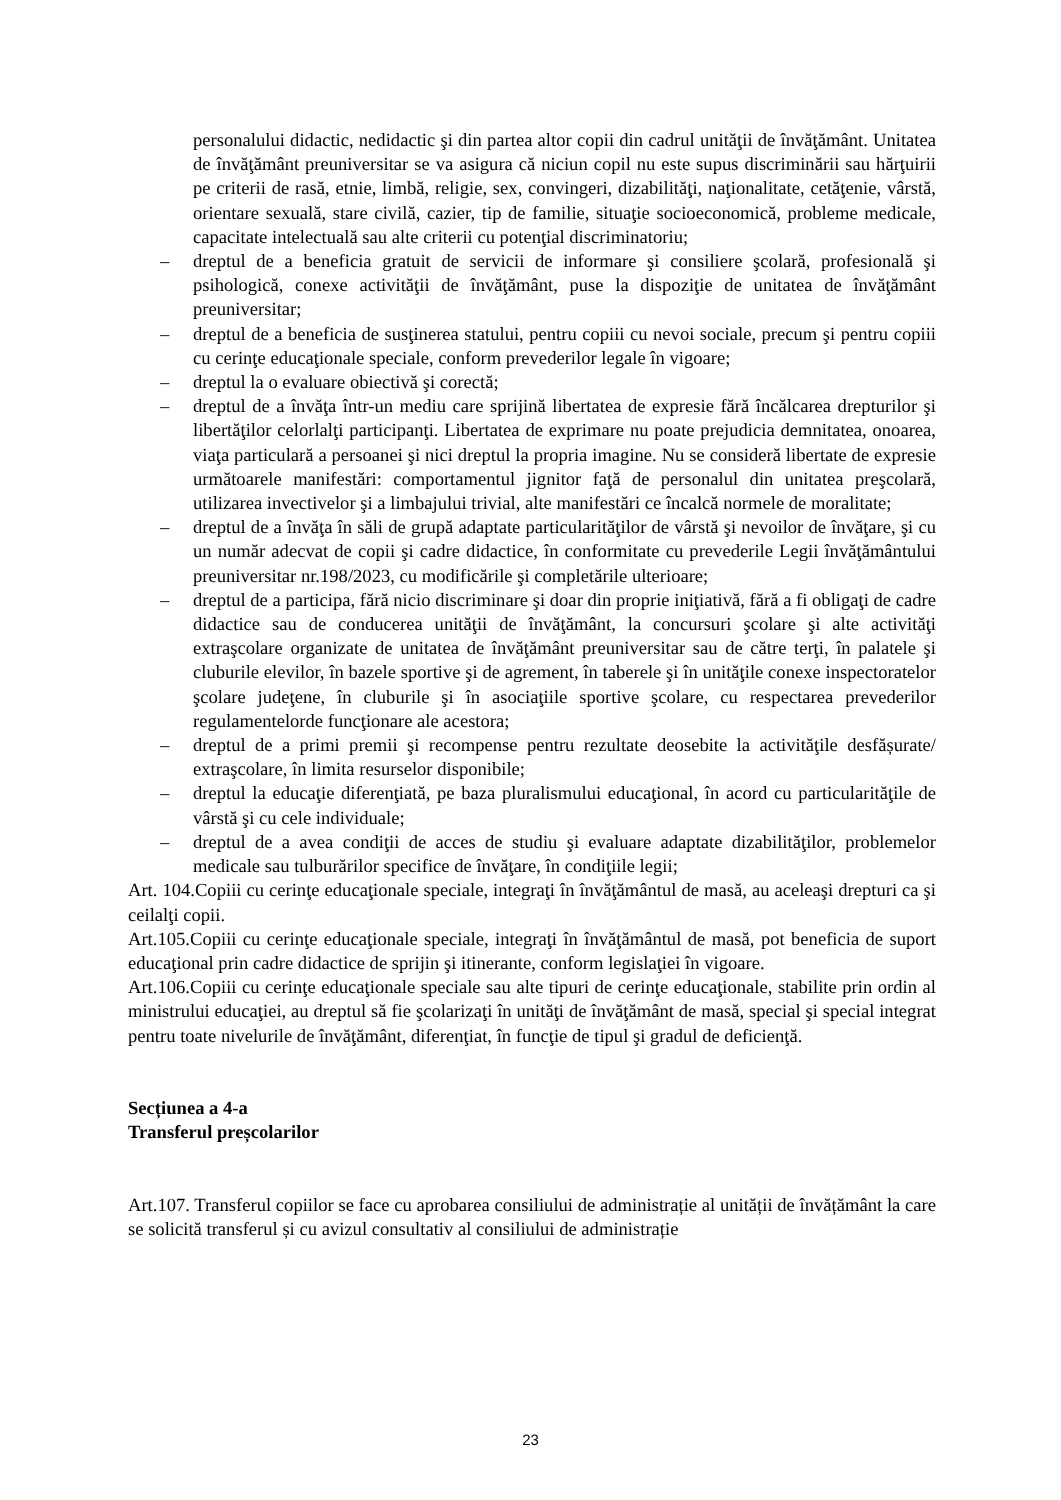personalului didactic, nedidactic şi din partea altor copii din cadrul unităţii de învăţământ. Unitatea de învăţământ preuniversitar se va asigura că niciun copil nu este supus discriminării sau hărţuirii pe criterii de rasă, etnie, limbă, religie, sex, convingeri, dizabilităţi, naţionalitate, cetăţenie, vârstă, orientare sexuală, stare civilă, cazier, tip de familie, situaţie socioeconomică, probleme medicale, capacitate intelectuală sau alte criterii cu potenţial discriminatoriu;
– dreptul de a beneficia gratuit de servicii de informare şi consiliere şcolară, profesională şi psihologică, conexe activităţii de învăţământ, puse la dispoziţie de unitatea de învăţământ preuniversitar;
– dreptul de a beneficia de susţinerea statului, pentru copiii cu nevoi sociale, precum şi pentru copiii cu cerinţe educaţionale speciale, conform prevederilor legale în vigoare;
– dreptul la o evaluare obiectivă şi corectă;
– dreptul de a învăţa într-un mediu care sprijină libertatea de expresie fără încălcarea drepturilor şi libertăţilor celorlalţi participanţi. Libertatea de exprimare nu poate prejudicia demnitatea, onoarea, viaţa particulară a persoanei şi nici dreptul la propria imagine. Nu se consideră libertate de expresie următoarele manifestări: comportamentul jignitor faţă de personalul din unitatea preşcolară, utilizarea invectivelor şi a limbajului trivial, alte manifestări ce încalcă normele de moralitate;
– dreptul de a învăţa în săli de grupă adaptate particularităţilor de vârstă şi nevoilor de învăţare, şi cu un număr adecvat de copii şi cadre didactice, în conformitate cu prevederile Legii învăţământului preuniversitar nr.198/2023, cu modificările şi completările ulterioare;
– dreptul de a participa, fără nicio discriminare şi doar din proprie iniţiativă, fără a fi obligaţi de cadre didactice sau de conducerea unităţii de învăţământ, la concursuri şcolare şi alte activităţi extraşcolare organizate de unitatea de învăţământ preuniversitar sau de către terţi, în palatele şi cluburile elevilor, în bazele sportive şi de agrement, în taberele şi în unităţile conexe inspectoratelor şcolare judeţene, în cluburile şi în asociaţiile sportive şcolare, cu respectarea prevederilor regulamentelorde funcţionare ale acestora;
– dreptul de a primi premii şi recompense pentru rezultate deosebite la activităţile desfășurate/ extraşcolare, în limita resurselor disponibile;
– dreptul la educaţie diferenţiată, pe baza pluralismului educaţional, în acord cu particularităţile de vârstă şi cu cele individuale;
– dreptul de a avea condiţii de acces de studiu şi evaluare adaptate dizabilităţilor, problemelor medicale sau tulburărilor specifice de învăţare, în condiţiile legii;
Art. 104.Copiii cu cerinţe educaţionale speciale, integraţi în învăţământul de masă, au aceleaşi drepturi ca şi ceilalţi copii.
Art.105.Copiii cu cerinţe educaţionale speciale, integraţi în învăţământul de masă, pot beneficia de suport educaţional prin cadre didactice de sprijin şi itinerante, conform legislaţiei în vigoare.
Art.106.Copiii cu cerinţe educaţionale speciale sau alte tipuri de cerinţe educaţionale, stabilite prin ordin al ministrului educaţiei, au dreptul să fie şcolarizaţi în unităţi de învăţământ de masă, special şi special integrat pentru toate nivelurile de învăţământ, diferenţiat, în funcţie de tipul şi gradul de deficienţă.
Secțiunea a 4-a
Transferul preșcolarilor
Art.107. Transferul copiilor se face cu aprobarea consiliului de administrație al unității de învățământ la care se solicită transferul și cu avizul consultativ al consiliului de administrație
23